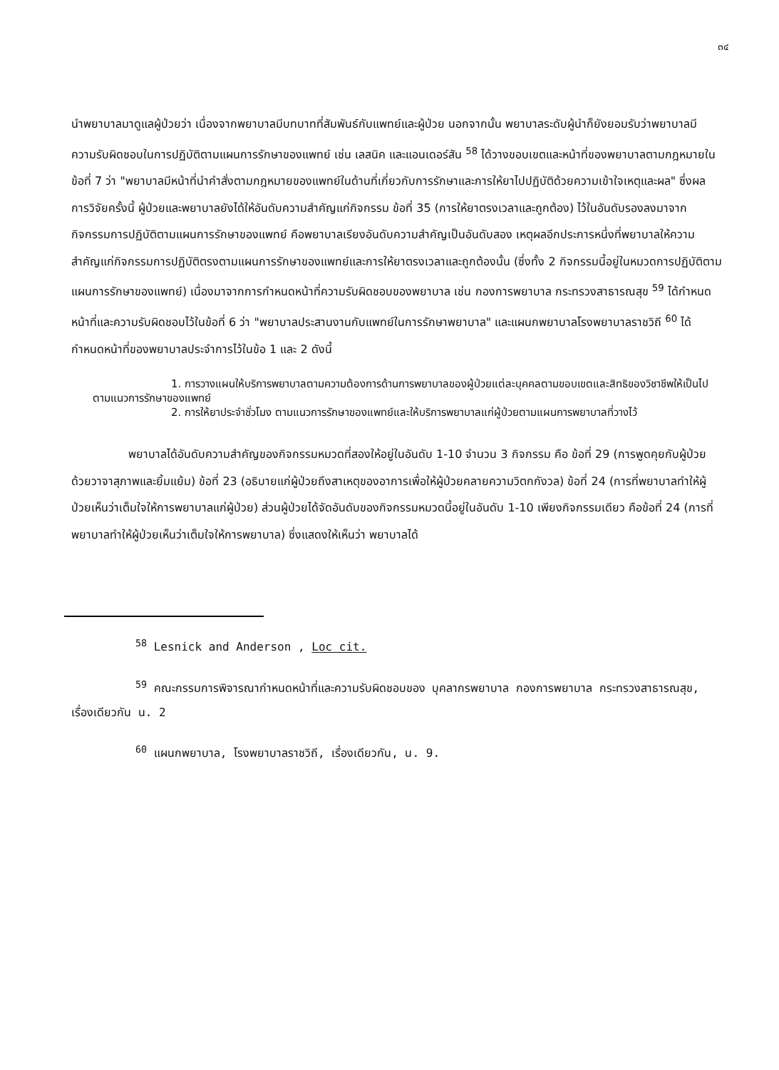๓๔
นำพยาบาลมาดูแลผู้ป่วยว่า เนื่องจากพยาบาลมีบทบาทที่สัมพันธ์กับแพทย์และผู้ป่วย นอกจากนั้น พยาบาลระดับผู้นำก็ยังยอมรับว่าพยาบาลมีความรับผิดชอบในการปฏิบัติตามแผนการรักษาของแพทย์ เช่น เลสนิค และแอนเดอร์สัน <sup>58</sup> ได้วางขอบเขตและหน้าที่ของพยาบาลตามกฎหมายในข้อที่ 7 ว่า "พยาบาลมีหน้าที่นำคำสั่งตามกฎหมายของแพทย์ในด้านที่เกี่ยวกับการรักษาและการให้ยาไปปฏิบัติด้วยความเข้าใจเหตุและผล" ซึ่งผลการวิจัยครั้งนี้ ผู้ป่วยและพยาบาลยังได้ให้อันดับความสำคัญแก่กิจกรรม ข้อที่ 35 (การให้ยาตรงเวลาและถูกต้อง) ไว้ในอันดับรองลงมาจากกิจกรรมการปฏิบัติตามแผนการรักษาของแพทย์ คือพยาบาลเรียงอันดับความสำคัญเป็นอันดับสอง เหตุผลอีกประการหนึ่งที่พยาบาลให้ความสำคัญแก่กิจกรรมการปฏิบัติตรงตามแผนการรักษาของแพทย์และการให้ยาตรงเวลาและถูกต้องนั้น (ซึ่งทั้ง 2 กิจกรรมนี้อยู่ในหมวดการปฏิบัติตามแผนการรักษาของแพทย์) เนื่องมาจากการกำหนดหน้าที่ความรับผิดชอบของพยาบาล เช่น กองการพยาบาล กระทรวงสาธารณสุข <sup>59</sup> ได้กำหนดหน้าที่และความรับผิดชอบไว้ในข้อที่ 6 ว่า "พยาบาลประสานงานกับแพทย์ในการรักษาพยาบาล" และแผนกพยาบาลโรงพยาบาลราชวิถี <sup>60</sup> ได้กำหนดหน้าที่ของพยาบาลประจำการไว้ในข้อ 1 และ 2 ดังนี้
1. การวางแผนให้บริการพยาบาลตามความต้องการด้านการพยาบาลของผู้ป่วยแต่ละบุคคลตามขอบเขตและสิทธิของวิชาชีพให้เป็นไปตามแนวการรักษาของแพทย์
2. การให้ยาประจำชั่วโมง ตามแนวการรักษาของแพทย์และให้บริการพยาบาลแก่ผู้ป่วยตามแผนการพยาบาลที่วางไว้
พยาบาลได้อันดับความสำคัญของกิจกรรมหมวดที่สองให้อยู่ในอันดับ 1-10 จำนวน 3 กิจกรรม คือ ข้อที่ 29 (การพูดคุยกับผู้ป่วยด้วยวาจาสุภาพและยิ้มแย้ม) ข้อที่ 23 (อธิบายแก่ผู้ป่วยถึงสาเหตุของอาการเพื่อให้ผู้ป่วยคลายความวิตกกังวล) ข้อที่ 24 (การที่พยาบาลทำให้ผู้ป่วยเห็นว่าเต็มใจให้การพยาบาลแก่ผู้ป่วย) ส่วนผู้ป่วยได้จัดอันดับของกิจกรรมหมวดนี้อยู่ในอันดับ 1-10 เพียงกิจกรรมเดียว คือข้อที่ 24 (การที่พยาบาลทำให้ผู้ป่วยเห็นว่าเต็มใจให้การพยาบาล) ซึ่งแสดงให้เห็นว่า พยาบาลได้
<sup>58</sup> Lesnick and Anderson , Loc cit.
<sup>59</sup> คณะกรรมการพิจารณากำหนดหน้าที่และความรับผิดชอบของ บุคลากรพยาบาล กองการพยาบาล กระทรวงสาธารณสุข, เรื่องเดียวกัน น. 2
<sup>60</sup> แผนกพยาบาล, โรงพยาบาลราชวิถี, เรื่องเดียวกัน, น. 9.